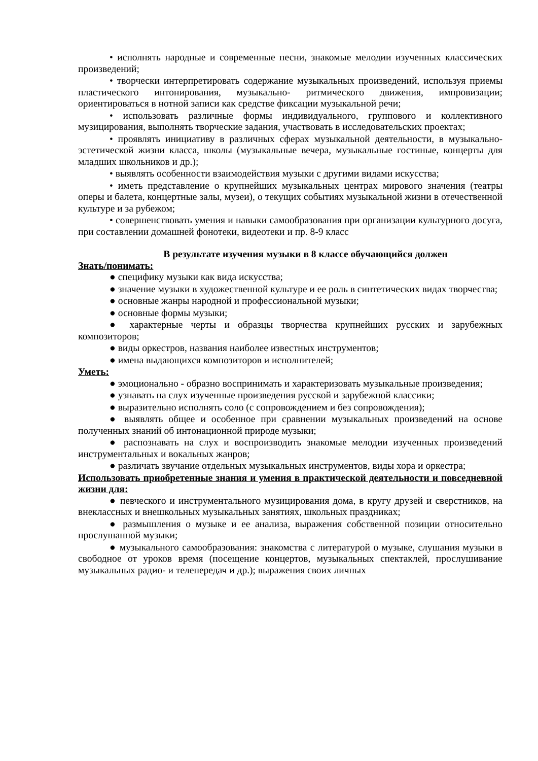• исполнять народные и современные песни, знакомые мелодии изученных классических произведений;
• творчески интерпретировать содержание музыкальных произведений, используя приемы пластического интонирования, музыкально- ритмического движения, импровизации; ориентироваться в нотной записи как средстве фиксации музыкальной речи;
• использовать различные формы индивидуального, группового и коллективного музицирования, выполнять творческие задания, участвовать в исследовательских проектах;
• проявлять инициативу в различных сферах музыкальной деятельности, в музыкально-эстетической жизни класса, школы (музыкальные вечера, музыкальные гостиные, концерты для младших школьников и др.);
• выявлять особенности взаимодействия музыки с другими видами искусства;
• иметь представление о крупнейших музыкальных центрах мирового значения (театры оперы и балета, концертные залы, музеи), о текущих событиях музыкальной жизни в отечественной культуре и за рубежом;
• совершенствовать умения и навыки самообразования при организации культурного досуга, при составлении домашней фонотеки, видеотеки и пр. 8-9 класс
В результате изучения музыки в 8 классе обучающийся должен
Знать/понимать:
● специфику музыки как вида искусства;
● значение музыки в художественной культуре и ее роль в синтетических видах творчества;
● основные жанры народной и профессиональной музыки;
● основные формы музыки;
● характерные черты и образцы творчества крупнейших русских и зарубежных композиторов;
● виды оркестров, названия наиболее известных инструментов;
● имена выдающихся композиторов и исполнителей;
Уметь:
● эмоционально - образно воспринимать и характеризовать музыкальные произведения;
● узнавать на слух изученные произведения русской и зарубежной классики;
● выразительно исполнять соло (с сопровождением и без сопровождения);
● выявлять общее и особенное при сравнении музыкальных произведений на основе полученных знаний об интонационной природе музыки;
● распознавать на слух и воспроизводить знакомые мелодии изученных произведений инструментальных и вокальных жанров;
● различать звучание отдельных музыкальных инструментов, виды хора и оркестра;
Использовать приобретенные знания и умения в практической деятельности и повседневной жизни для:
● певческого и инструментального музицирования дома, в кругу друзей и сверстников, на внеклассных и внешкольных музыкальных занятиях, школьных праздниках;
● размышления о музыке и ее анализа, выражения собственной позиции относительно прослушанной музыки;
● музыкального самообразования: знакомства с литературой о музыке, слушания музыки в свободное от уроков время (посещение концертов, музыкальных спектаклей, прослушивание музыкальных радио- и телепередач и др.); выражения своих личных